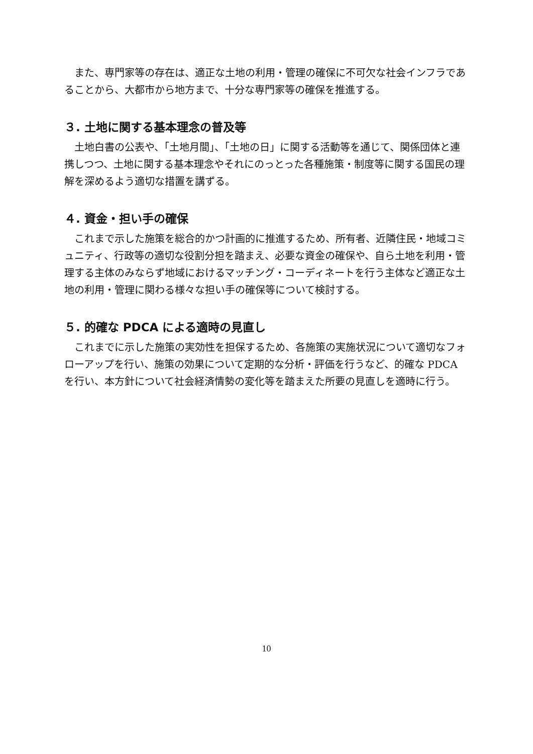また、専門家等の存在は、適正な土地の利用・管理の確保に不可欠な社会インフラであることから、大都市から地方まで、十分な専門家等の確保を推進する。
３. 土地に関する基本理念の普及等
土地白書の公表や、「土地月間」、「土地の日」に関する活動等を通じて、関係団体と連携しつつ、土地に関する基本理念やそれにのっとった各種施策・制度等に関する国民の理解を深めるよう適切な措置を講ずる。
４. 資金・担い手の確保
これまで示した施策を総合的かつ計画的に推進するため、所有者、近隣住民・地域コミュニティ、行政等の適切な役割分担を踏まえ、必要な資金の確保や、自ら土地を利用・管理する主体のみならず地域におけるマッチング・コーディネートを行う主体など適正な土地の利用・管理に関わる様々な担い手の確保等について検討する。
５. 的確な PDCA による適時の見直し
これまでに示した施策の実効性を担保するため、各施策の実施状況について適切なフォローアップを行い、施策の効果について定期的な分析・評価を行うなど、的確な PDCA を行い、本方針について社会経済情勢の変化等を踏まえた所要の見直しを適時に行う。
10